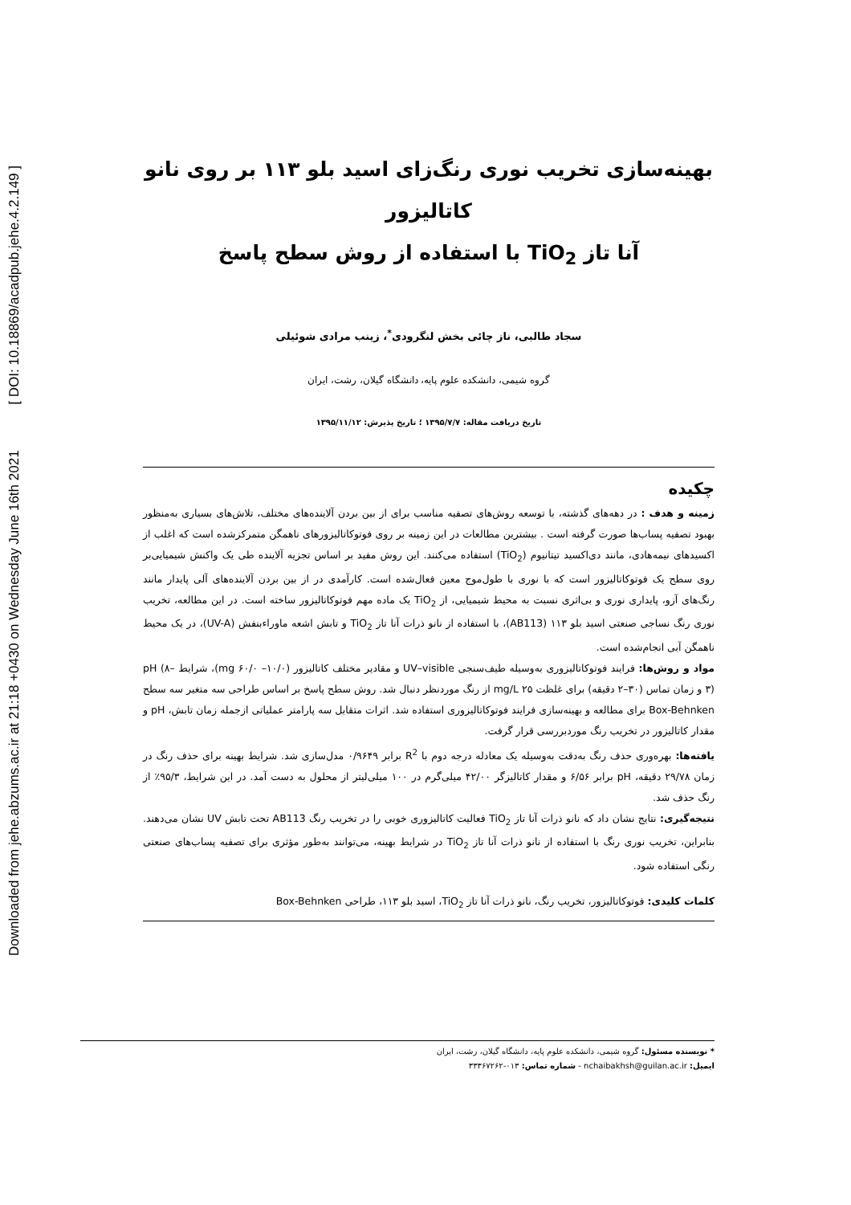Downloaded from jehe.abzums.ac.ir at 21:18 +0430 on Wednesday June 16th 2021 [ DOI: 10.18869/acadpub.jehe.4.2.149 ]
بهینه‌سازی تخریب نوری رنگ‌زای اسید بلو ۱۱۳ بر روی نانو کاتالیزور
آنا تاز TiO<sub>2</sub> با استفاده از روش سطح پاسخ
سجاد طالبی، ناز چائی بخش لنگرودی<sup>*</sup>، زینب مرادی شوئیلی
گروه شیمی، دانشکده علوم پایه، دانشگاه گیلان، رشت، ایران
تاریخ دریافت مقاله: ۱۳۹۵/۷/۷ ؛ تاریخ پذیرش: ۱۳۹۵/۱۱/۱۲
چکیده
زمینه و هدف : در دهه‌های گذشته، با توسعه روش‌های تصفیه مناسب برای از بین بردن آلاینده‌های مختلف، تلاش‌های بسیاری به‌منظور بهبود تصفیه پساب‌ها صورت گرفته است . بیشترین مطالعات در این زمینه بر روی فوتوکاتالیزورهای ناهمگن متمرکزشده است که اغلب از اکسیدهای نیمه‌هادی، مانند دی‌اکسید تیتانیوم (TiO<sub>2</sub>) استفاده می‌کنند. این روش مفید بر اساس تجزیه آلاینده طی یک واکنش شیمیایی‌بر روی سطح یک فوتوکاتالیزور است که با نوری با طول‌موج معین فعال‌شده است. کارآمدی در از بین بردن آلاینده‌های آلی پایدار مانند رنگ‌های آزو، پایداری نوری و بی‌اثری نسبت به محیط شیمیایی، از TiO<sub>2</sub> یک ماده مهم فوتوکاتالیزور ساخته است. در این مطالعه، تخریب نوری رنگ نساجی صنعتی اسید بلو ۱۱۳ (AB113)، با استفاده از نانو ذرات آنا تاز TiO<sub>2</sub> و تابش اشعه ماوراءبنفش (UV-A)، در یک محیط ناهمگن آبی انجام‌شده است.
مواد و روش‌ها: فرایند فوتوکاتالیزوری به‌وسیله طیف‌سنجی UV–visible و مقادیر مختلف کاتالیزور (mg ۶۰/۰ –۱۰/۰)، شرایط pH (۸–۳) و زمان تماس (۳۰–۲ دقیقه) برای غلظت ۲۵ mg/L از رنگ موردنظر دنبال شد. روش سطح پاسخ بر اساس طراحی سه متغیر سه سطح Box-Behnken برای مطالعه و بهینه‌سازی فرایند فوتوکاتالیزوری استفاده شد. اثرات متقابل سه پارامتر عملیاتی ازجمله زمان تابش، pH و مقدار کاتالیزور در تخریب رنگ موردبررسی قرار گرفت.
یافته‌ها: بهره‌وری حذف رنگ به‌دقت به‌وسیله یک معادله درجه دوم با R<sup>2</sup> برابر ۰/۹۶۴۹ مدل‌سازی شد. شرایط بهینه برای حذف رنگ در زمان ۲۹/۷۸ دقیقه، pH برابر ۶/۵۶ و مقدار کاتالیزگر ۴۲/۰۰ میلی‌گرم در ۱۰۰ میلی‌لیتر از محلول به دست آمد. در این شرایط، ۹۵/۳٪ از رنگ حذف شد.
نتیجه‌گیری: نتایج نشان داد که نانو ذرات آنا تاز TiO<sub>2</sub> فعالیت کاتالیزوری خوبی را در تخریب رنگ AB113 تحت تابش UV نشان می‌دهند. بنابراین، تخریب نوری رنگ با استفاده از نانو ذرات آنا تاز TiO<sub>2</sub> در شرایط بهینه، می‌توانند به‌طور مؤثری برای تصفیه پساب‌های صنعتی رنگی استفاده شود.
کلمات کلیدی: فوتوکاتالیزور، تخریب رنگ، نانو ذرات آنا تاز TiO<sub>2</sub>، اسید بلو ۱۱۳، طراحی Box-Behnken
* نویسنده مسئول: گروه شیمی، دانشکده علوم پایه، دانشگاه گیلان، رشت، ایران
ایمیل: nchaibakhsh@guilan.ac.ir - شماره تماس: ۰۱۳-۳۳۳۶۷۲۶۲